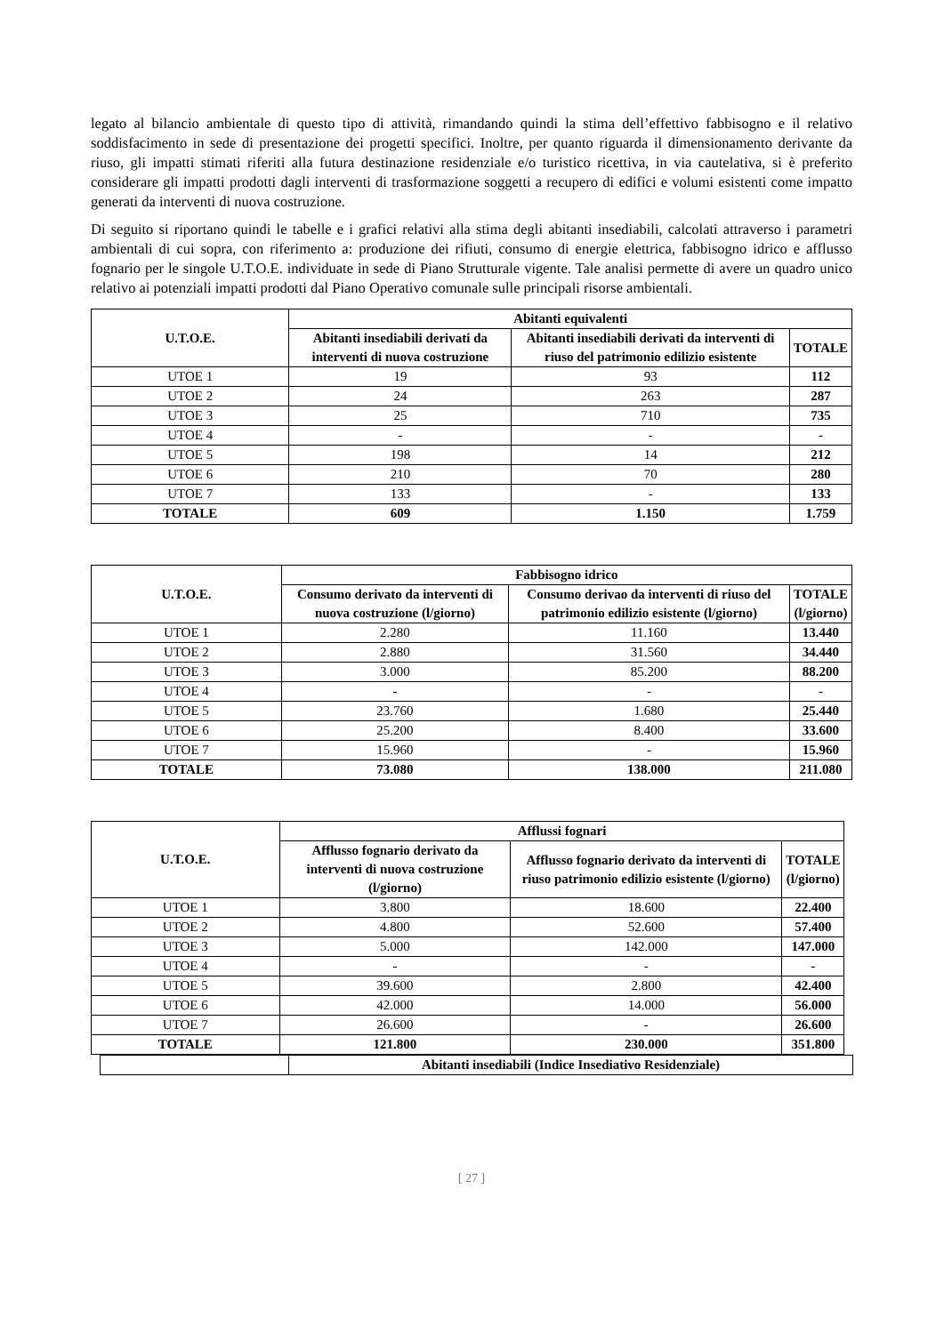legato al bilancio ambientale di questo tipo di attività, rimandando quindi la stima dell’effettivo fabbisogno e il relativo soddisfacimento in sede di presentazione dei progetti specifici. Inoltre, per quanto riguarda il dimensionamento derivante da riuso, gli impatti stimati riferiti alla futura destinazione residenziale e/o turistico ricettiva, in via cautelativa, si è preferito considerare gli impatti prodotti dagli interventi di trasformazione soggetti a recupero di edifici e volumi esistenti come impatto generati da interventi di nuova costruzione.
Di seguito si riportano quindi le tabelle e i grafici relativi alla stima degli abitanti insediabili, calcolati attraverso i parametri ambientali di cui sopra, con riferimento a: produzione dei rifiuti, consumo di energie elettrica, fabbisogno idrico e afflusso fognario per le singole U.T.O.E. individuate in sede di Piano Strutturale vigente. Tale analisi permette di avere un quadro unico relativo ai potenziali impatti prodotti dal Piano Operativo comunale sulle principali risorse ambientali.
| U.T.O.E. | Abitanti equivalenti | | |
| --- | --- | --- | --- |
| | Abitanti insediabili derivati da interventi di nuova costruzione | Abitanti insediabili derivati da interventi di riuso del patrimonio edilizio esistente | TOTALE |
| UTOE 1 | 19 | 93 | 112 |
| UTOE 2 | 24 | 263 | 287 |
| UTOE 3 | 25 | 710 | 735 |
| UTOE 4 | - | - | - |
| UTOE 5 | 198 | 14 | 212 |
| UTOE 6 | 210 | 70 | 280 |
| UTOE 7 | 133 | - | 133 |
| TOTALE | 609 | 1.150 | 1.759 |
| U.T.O.E. | Fabbisogno idrico | | |
| --- | --- | --- | --- |
| | Consumo derivato da interventi di nuova costruzione (l/giorno) | Consumo derivao da interventi di riuso del patrimonio edilizio esistente (l/giorno) | TOTALE (l/giorno) |
| UTOE 1 | 2.280 | 11.160 | 13.440 |
| UTOE 2 | 2.880 | 31.560 | 34.440 |
| UTOE 3 | 3.000 | 85.200 | 88.200 |
| UTOE 4 | - | - | - |
| UTOE 5 | 23.760 | 1.680 | 25.440 |
| UTOE 6 | 25.200 | 8.400 | 33.600 |
| UTOE 7 | 15.960 | - | 15.960 |
| TOTALE | 73.080 | 138.000 | 211.080 |
| U.T.O.E. | Afflussi fognari | | |
| --- | --- | --- | --- |
| | Afflusso fognario derivato da interventi di nuova costruzione (l/giorno) | Afflusso fognario derivato da interventi di riuso patrimonio edilizio esistente (l/giorno) | TOTALE (l/giorno) |
| UTOE 1 | 3.800 | 18.600 | 22.400 |
| UTOE 2 | 4.800 | 52.600 | 57.400 |
| UTOE 3 | 5.000 | 142.000 | 147.000 |
| UTOE 4 | - | - | - |
| UTOE 5 | 39.600 | 2.800 | 42.400 |
| UTOE 6 | 42.000 | 14.000 | 56.000 |
| UTOE 7 | 26.600 | - | 26.600 |
| TOTALE | 121.800 | 230.000 | 351.800 |
| | Abitanti insediabili (Indice Insediativo Residenziale) |
[ 27 ]